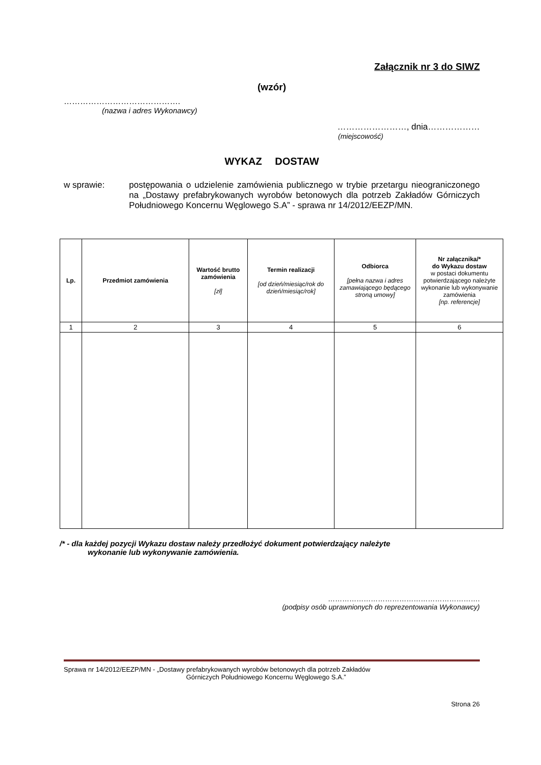Załącznik nr 3 do SIWZ
(wzór)
…………………………………….
(nazwa i adres Wykonawcy)
……………………, dnia………………
(miejscowość)
WYKAZ DOSTAW
w sprawie: postępowania o udzielenie zamówienia publicznego w trybie przetargu nieograniczonego na „Dostawy prefabrykowanych wyrobów betonowych dla potrzeb Zakładów Górniczych Południowego Koncernu Węglowego S.A” - sprawa nr 14/2012/EEZP/MN.
| Lp. | Przedmiot zamówienia | Wartość brutto zamówienia [zł] | Termin realizacji [od dzień/miesiąc/rok do dzień/miesiąc/rok] | Odbiorca [pełna nazwa i adres zamawiającego będącego stroną umowy] | Nr załącznika/* do Wykazu dostaw w postaci dokumentu potwierdzającego należyte wykonanie lub wykonywanie zamówienia [np. referencje] |
| --- | --- | --- | --- | --- | --- |
| 1 | 2 | 3 | 4 | 5 | 6 |
/* - dla każdej pozycji Wykazu dostaw należy przedłożyć dokument potwierdzający należyte
wykonanie lub wykonywanie zamówienia.
……………………………………………………….
(podpisy osób uprawnionych do reprezentowania Wykonawcy)
Sprawa nr 14/2012/EEZP/MN - „Dostawy prefabrykowanych wyrobów betonowych dla potrzeb Zakładów
Górniczych Południowego Koncernu Węglowego S.A.”
Strona 26